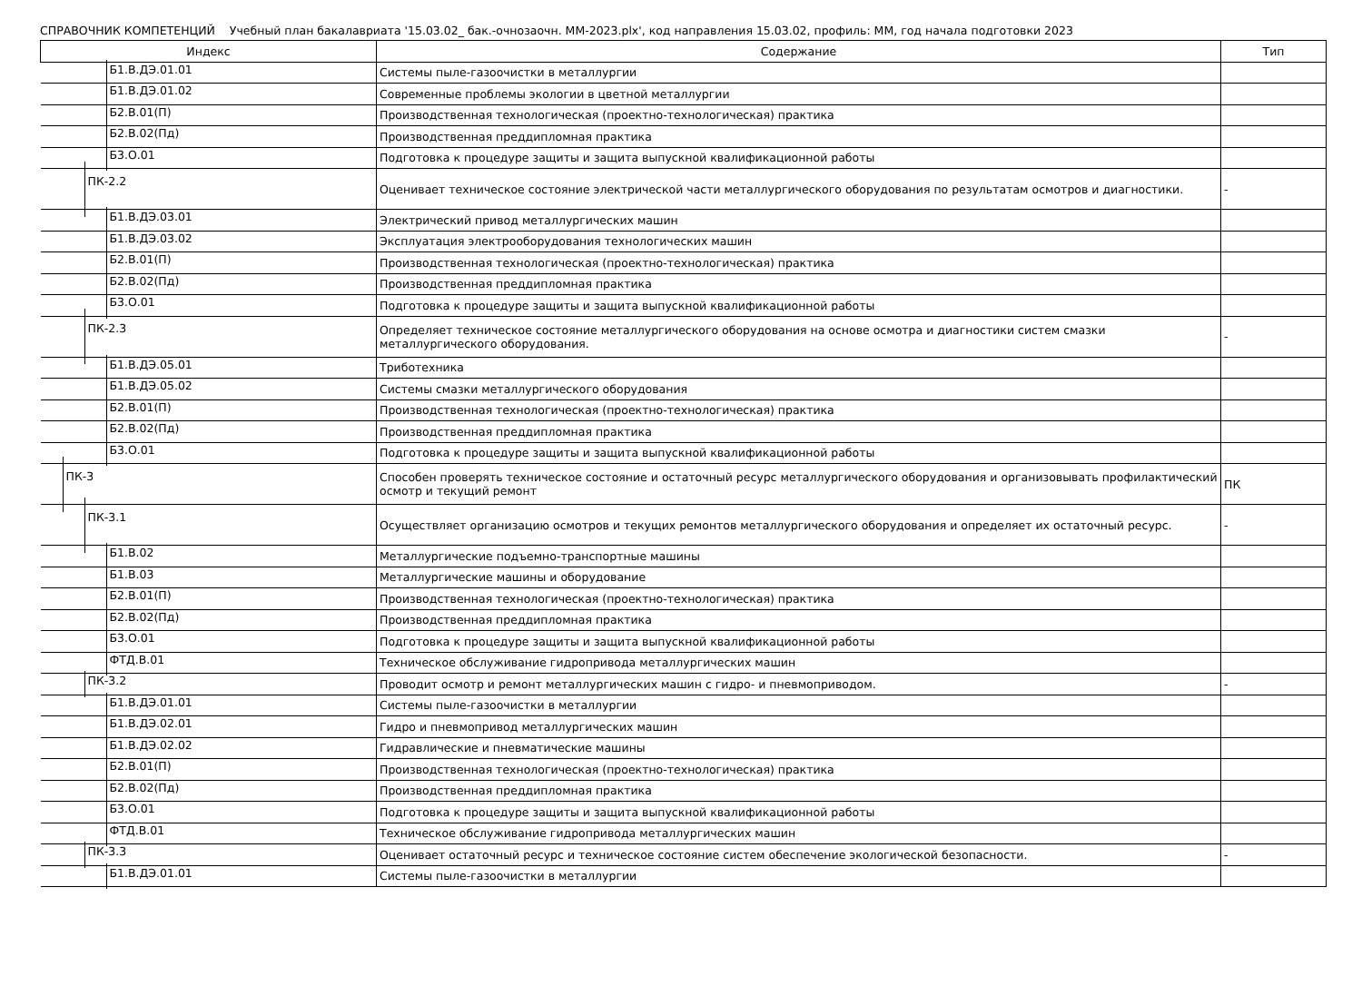СПРАВОЧНИК КОМПЕТЕНЦИЙ Учебный план бакалавриата '15.03.02_ бак.-очнозаочн. ММ-2023.plx', код направления 15.03.02, профиль: ММ, год начала подготовки 2023
| Индекс | Содержание | Тип |
| --- | --- | --- |
| Б1.В.ДЭ.01.01 | Системы пыле-газоочистки в металлургии | |
| Б1.В.ДЭ.01.02 | Современные проблемы экологии в цветной металлургии | |
| Б2.В.01(П) | Производственная технологическая (проектно-технологическая) практика | |
| Б2.В.02(Пд) | Производственная преддипломная практика | |
| Б3.О.01 | Подготовка к процедуре защиты и защита выпускной квалификационной работы | |
| ПК-2.2 | Оценивает техническое состояние электрической части металлургического оборудования по результатам осмотров и диагностики. | - |
| Б1.В.ДЭ.03.01 | Электрический привод металлургических машин | |
| Б1.В.ДЭ.03.02 | Эксплуатация электрооборудования технологических машин | |
| Б2.В.01(П) | Производственная технологическая (проектно-технологическая) практика | |
| Б2.В.02(Пд) | Производственная преддипломная практика | |
| Б3.О.01 | Подготовка к процедуре защиты и защита выпускной квалификационной работы | |
| ПК-2.3 | Определяет техническое состояние металлургического оборудования на основе осмотра и диагностики систем смазки металлургического оборудования. | - |
| Б1.В.ДЭ.05.01 | Триботехника | |
| Б1.В.ДЭ.05.02 | Системы смазки металлургического оборудования | |
| Б2.В.01(П) | Производственная технологическая (проектно-технологическая) практика | |
| Б2.В.02(Пд) | Производственная преддипломная практика | |
| Б3.О.01 | Подготовка к процедуре защиты и защита выпускной квалификационной работы | |
| ПК-3 | Способен проверять техническое состояние и остаточный ресурс металлургического оборудования и организовывать профилактический осмотр и текущий ремонт | ПК |
| ПК-3.1 | Осуществляет организацию осмотров и текущих ремонтов металлургического оборудования и определяет их остаточный ресурс. | - |
| Б1.В.02 | Металлургические подъемно-транспортные машины | |
| Б1.В.03 | Металлургические машины и оборудование | |
| Б2.В.01(П) | Производственная технологическая (проектно-технологическая) практика | |
| Б2.В.02(Пд) | Производственная преддипломная практика | |
| Б3.О.01 | Подготовка к процедуре защиты и защита выпускной квалификационной работы | |
| ФТД.В.01 | Техническое обслуживание гидропривода металлургических машин | |
| ПК-3.2 | Проводит осмотр и ремонт металлургических машин с гидро- и пневмоприводом. | - |
| Б1.В.ДЭ.01.01 | Системы пыле-газоочистки в металлургии | |
| Б1.В.ДЭ.02.01 | Гидро и пневмопривод металлургических машин | |
| Б1.В.ДЭ.02.02 | Гидравлические и пневматические машины | |
| Б2.В.01(П) | Производственная технологическая (проектно-технологическая) практика | |
| Б2.В.02(Пд) | Производственная преддипломная практика | |
| Б3.О.01 | Подготовка к процедуре защиты и защита выпускной квалификационной работы | |
| ФТД.В.01 | Техническое обслуживание гидропривода металлургических машин | |
| ПК-3.3 | Оценивает остаточный ресурс и техническое состояние систем обеспечение экологической безопасности. | - |
| Б1.В.ДЭ.01.01 | Системы пыле-газоочистки в металлургии | |